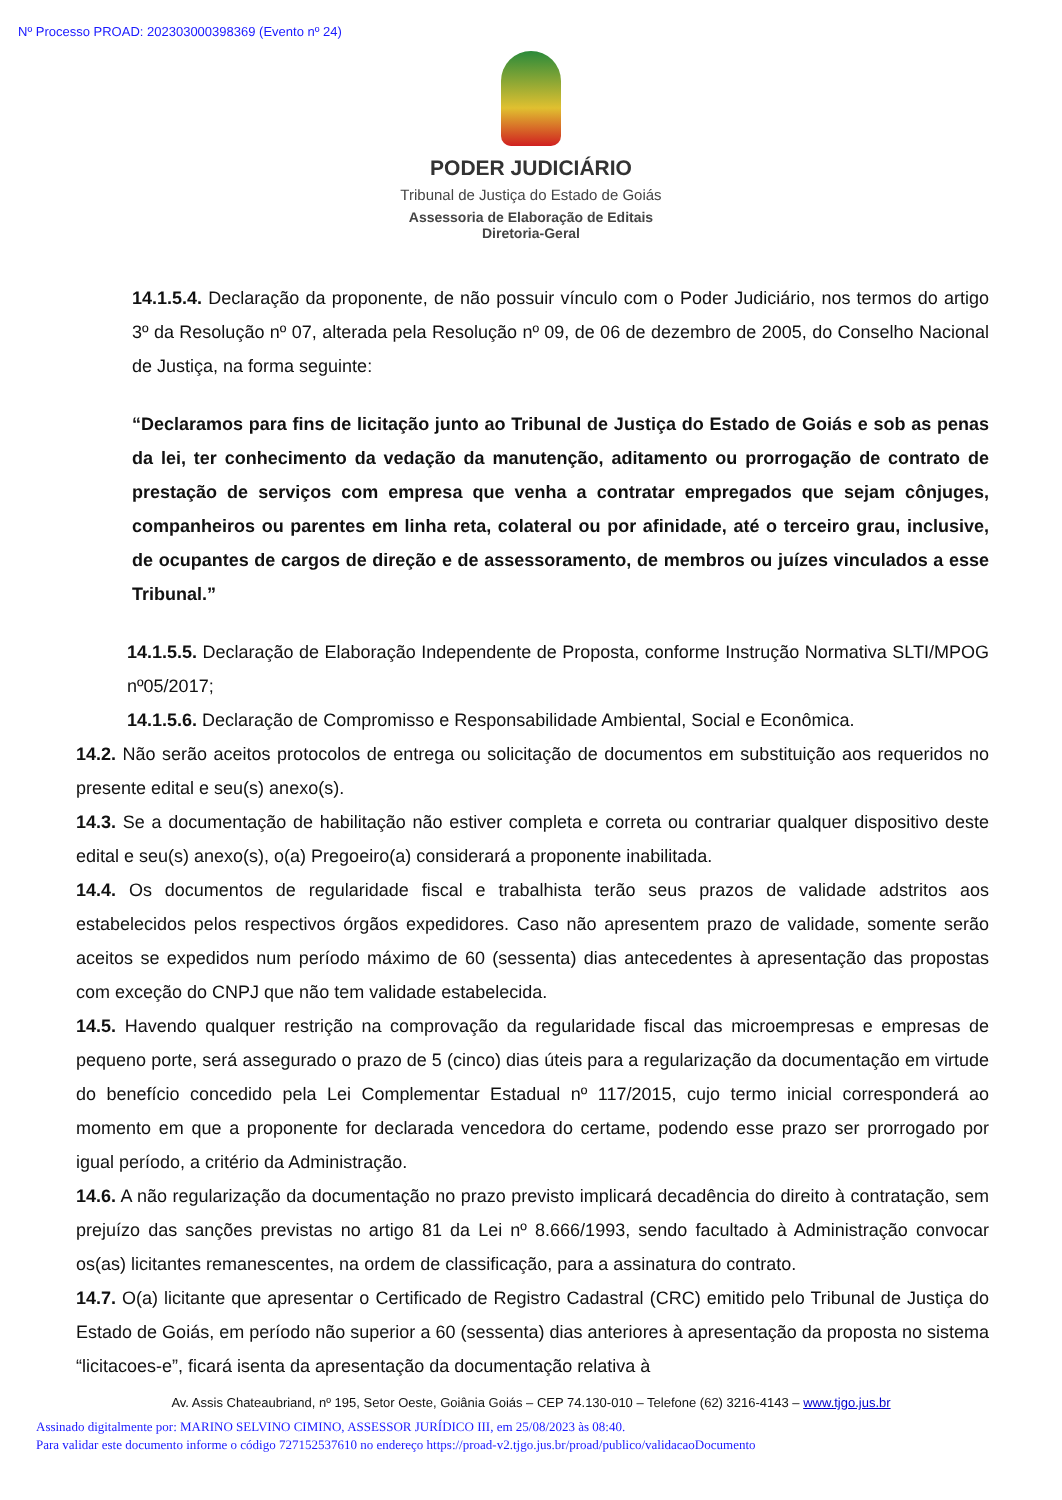Nº Processo PROAD: 202303000398369 (Evento nº 24)
PODER JUDICIÁRIO
Tribunal de Justiça do Estado de Goiás
Assessoria de Elaboração de Editais
Diretoria-Geral
14.1.5.4. Declaração da proponente, de não possuir vínculo com o Poder Judiciário, nos termos do artigo 3º da Resolução nº 07, alterada pela Resolução nº 09, de 06 de dezembro de 2005, do Conselho Nacional de Justiça, na forma seguinte:
“Declaramos para fins de licitação junto ao Tribunal de Justiça do Estado de Goiás e sob as penas da lei, ter conhecimento da vedação da manutenção, aditamento ou prorrogação de contrato de prestação de serviços com empresa que venha a contratar empregados que sejam cônjuges, companheiros ou parentes em linha reta, colateral ou por afinidade, até o terceiro grau, inclusive, de ocupantes de cargos de direção e de assessoramento, de membros ou juízes vinculados a esse Tribunal.”
14.1.5.5. Declaração de Elaboração Independente de Proposta, conforme Instrução Normativa SLTI/MPOG nº05/2017;
14.1.5.6. Declaração de Compromisso e Responsabilidade Ambiental, Social e Econômica.
14.2. Não serão aceitos protocolos de entrega ou solicitação de documentos em substituição aos requeridos no presente edital e seu(s) anexo(s).
14.3. Se a documentação de habilitação não estiver completa e correta ou contrariar qualquer dispositivo deste edital e seu(s) anexo(s), o(a) Pregoeiro(a) considerará a proponente inabilitada.
14.4. Os documentos de regularidade fiscal e trabalhista terão seus prazos de validade adstritos aos estabelecidos pelos respectivos órgãos expedidores. Caso não apresentem prazo de validade, somente serão aceitos se expedidos num período máximo de 60 (sessenta) dias antecedentes à apresentação das propostas com exceção do CNPJ que não tem validade estabelecida.
14.5. Havendo qualquer restrição na comprovação da regularidade fiscal das microempresas e empresas de pequeno porte, será assegurado o prazo de 5 (cinco) dias úteis para a regularização da documentação em virtude do benefício concedido pela Lei Complementar Estadual nº 117/2015, cujo termo inicial corresponderá ao momento em que a proponente for declarada vencedora do certame, podendo esse prazo ser prorrogado por igual período, a critério da Administração.
14.6. A não regularização da documentação no prazo previsto implicará decadência do direito à contratação, sem prejuízo das sanções previstas no artigo 81 da Lei nº 8.666/1993, sendo facultado à Administração convocar os(as) licitantes remanescentes, na ordem de classificação, para a assinatura do contrato.
14.7. O(a) licitante que apresentar o Certificado de Registro Cadastral (CRC) emitido pelo Tribunal de Justiça do Estado de Goiás, em período não superior a 60 (sessenta) dias anteriores à apresentação da proposta no sistema “licitacoes-e”, ficará isenta da apresentação da documentação relativa à
Av. Assis Chateaubriand, nº 195, Setor Oeste, Goiânia Goiás – CEP 74.130-010 – Telefone (62) 3216-4143 – www.tjgo.jus.br
Assinado digitalmente por: MARINO SELVINO CIMINO, ASSESSOR JURÍDICO III, em 25/08/2023 às 08:40.
Para validar este documento informe o código 727152537610 no endereço https://proad-v2.tjgo.jus.br/proad/publico/validacaoDocumento